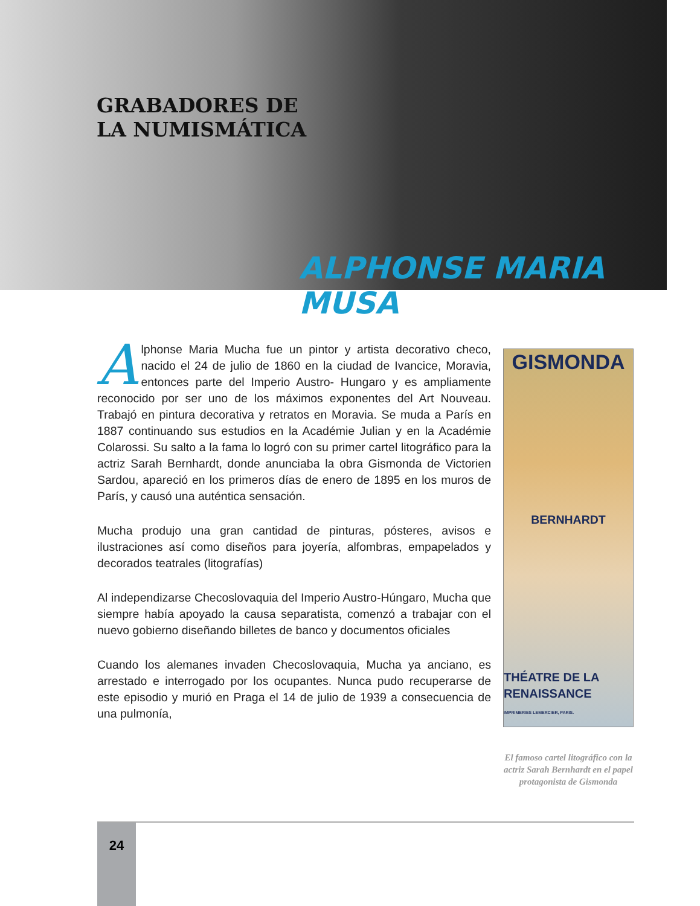GRABADORES DE
LA NUMISMÁTICA
ALPHONSE MARIA MUSA
GISMONDA
BERNHARDT
THÉATRE DE LA RENAISSANCE
IMPRIMERIES LEMERCIER, PARIS.
El famoso cartel litográfico con la actriz Sarah Bernhardt en el papel protagonista de Gismonda
Alphonse Maria Mucha fue un pintor y artista decorativo checo, nacido el 24 de julio de 1860 en la ciudad de Ivancice, Moravia, entonces parte del Imperio Austro- Hungaro y es ampliamente reconocido por ser uno de los máximos exponentes del Art Nouveau. Trabajó en pintura decorativa y retratos en Moravia. Se muda a París en 1887 continuando sus estudios en la Académie Julian y en la Académie Colarossi. Su salto a la fama lo logró con su primer cartel litográfico para la actriz Sarah Bernhardt, donde anunciaba la obra Gismonda de Victorien Sardou, apareció en los primeros días de enero de 1895 en los muros de París, y causó una auténtica sensación.
Mucha produjo una gran cantidad de pinturas, pósteres, avisos e ilustraciones así como diseños para joyería, alfombras, empapelados y decorados teatrales (litografías)
Al independizarse Checoslovaquia del Imperio Austro-Húngaro, Mucha que siempre había apoyado la causa separatista, comenzó a trabajar con el nuevo gobierno diseñando billetes de banco y documentos oficiales
Cuando los alemanes invaden Checoslovaquia, Mucha ya anciano, es arrestado e interrogado por los ocupantes. Nunca pudo recuperarse de este episodio y murió en Praga el 14 de julio de 1939 a consecuencia de una pulmonía,
24